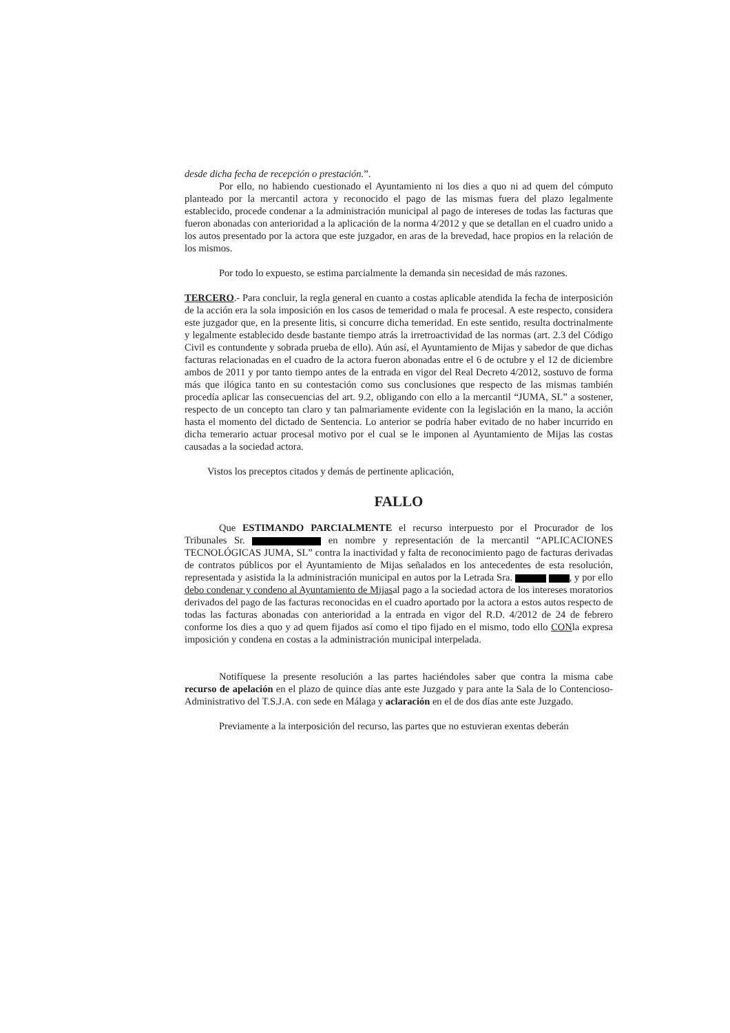desde dicha fecha de recepción o prestación.”.
Por ello, no habiendo cuestionado el Ayuntamiento ni los dies a quo ni ad quem del cómputo planteado por la mercantil actora y reconocido el pago de las mismas fuera del plazo legalmente establecido, procede condenar a la administración municipal al pago de intereses de todas las facturas que fueron abonadas con anterioridad a la aplicación de la norma 4/2012 y que se detallan en el cuadro unido a los autos presentado por la actora que este juzgador, en aras de la brevedad, hace propios en la relación de los mismos.
Por todo lo expuesto, se estima parcialmente la demanda sin necesidad de más razones.
TERCERO.- Para concluir, la regla general en cuanto a costas aplicable atendida la fecha de interposición de la acción era la sola imposición en los casos de temeridad o mala fe procesal. A este respecto, considera este juzgador que, en la presente litis, si concurre dicha temeridad. En este sentido, resulta doctrinalmente y legalmente establecido desde bastante tiempo atrás la irretroactividad de las normas (art. 2.3 del Código Civil es contundente y sobrada prueba de ello). Aún así, el Ayuntamiento de Mijas y sabedor de que dichas facturas relacionadas en el cuadro de la actora fueron abonadas entre el 6 de octubre y el 12 de diciembre ambos de 2011 y por tanto tiempo antes de la entrada en vigor del Real Decreto 4/2012, sostuvo de forma más que ilógica tanto en su contestación como sus conclusiones que respecto de las mismas también procedía aplicar las consecuencias del art. 9.2, obligando con ello a la mercantil “JUMA, SL” a sostener, respecto de un concepto tan claro y tan palmariamente evidente con la legislación en la mano, la acción hasta el momento del dictado de Sentencia. Lo anterior se podría haber evitado de no haber incurrido en dicha temerario actuar procesal motivo por el cual se le imponen al Ayuntamiento de Mijas las costas causadas a la sociedad actora.
Vistos los preceptos citados y demás de pertinente aplicación,
FALLO
Que ESTIMANDO PARCIALMENTE el recurso interpuesto por el Procurador de los Tribunales Sr. en nombre y representación de la mercantil “APLICACIONES TECNOLÓGICAS JUMA, SL” contra la inactividad y falta de reconocimiento pago de facturas derivadas de contratos públicos por el Ayuntamiento de Mijas señalados en los antecedentes de esta resolución, representada y asistida la la administración municipal en autos por la Letrada Sra. , y por ello debo condenar y condeno al Ayuntamiento de Mijasal pago a la sociedad actora de los intereses moratorios derivados del pago de las facturas reconocidas en el cuadro aportado por la actora a estos autos respecto de todas las facturas abonadas con anterioridad a la entrada en vigor del R.D. 4/2012 de 24 de febrero conforme los dies a quo y ad quem fijados así como el tipo fijado en el mismo, todo ello CONla expresa imposición y condena en costas a la administración municipal interpelada.
Notifíquese la presente resolución a las partes haciéndoles saber que contra la misma cabe recurso de apelación en el plazo de quince días ante este Juzgado y para ante la Sala de lo Contencioso-Administrativo del T.S.J.A. con sede en Málaga y aclaración en el de dos días ante este Juzgado.
Previamente a la interposición del recurso, las partes que no estuvieran exentas deberán